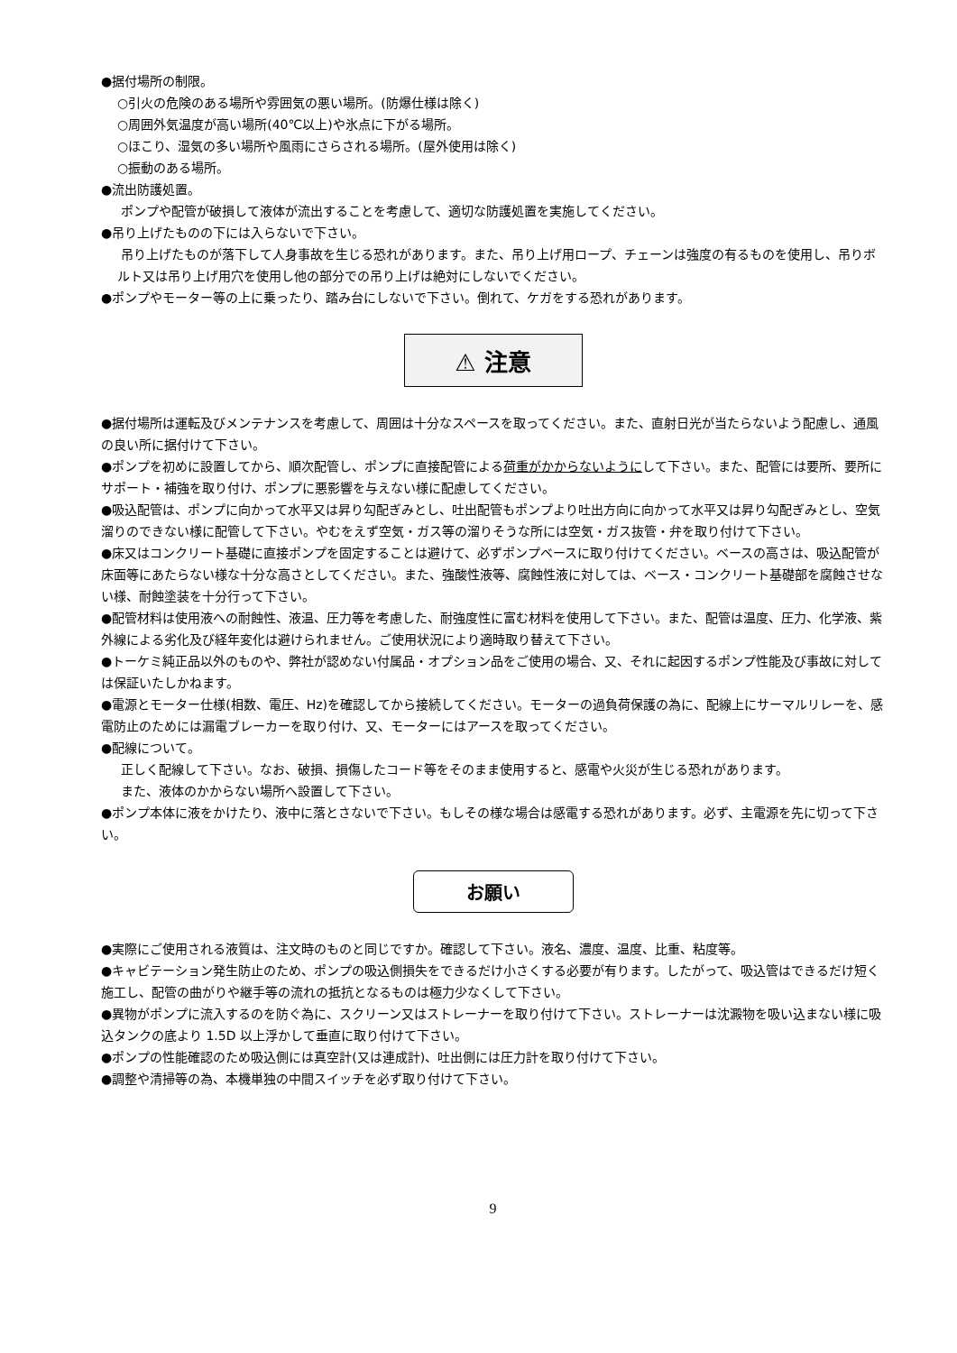●据付場所の制限。
○引火の危険のある場所や雰囲気の悪い場所。(防爆仕様は除く)
○周囲外気温度が高い場所(40℃以上)や氷点に下がる場所。
○ほこり、湿気の多い場所や風雨にさらされる場所。(屋外使用は除く)
○振動のある場所。
●流出防護処置。
ポンプや配管が破損して液体が流出することを考慮して、適切な防護処置を実施してください。
●吊り上げたものの下には入らないで下さい。
吊り上げたものが落下して人身事故を生じる恐れがあります。また、吊り上げ用ロープ、チェーンは強度の有るものを使用し、吊りボルト又は吊り上げ用穴を使用し他の部分での吊り上げは絶対にしないでください。
●ポンプやモーター等の上に乗ったり、踏み台にしないで下さい。倒れて、ケガをする恐れがあります。
⚠ 注意
●据付場所は運転及びメンテナンスを考慮して、周囲は十分なスペースを取ってください。また、直射日光が当たらないよう配慮し、通風の良い所に据付けて下さい。
●ポンプを初めに設置してから、順次配管し、ポンプに直接配管による荷重がかからないようにして下さい。また、配管には要所、要所にサポート・補強を取り付け、ポンプに悪影響を与えない様に配慮してください。
●吸込配管は、ポンプに向かって水平又は昇り勾配ぎみとし、吐出配管もポンプより吐出方向に向かって水平又は昇り勾配ぎみとし、空気溜りのできない様に配管して下さい。やむをえず空気・ガス等の溜りそうな所には空気・ガス抜管・弁を取り付けて下さい。
●床又はコンクリート基礎に直接ポンプを固定することは避けて、必ずポンプベースに取り付けてください。ベースの高さは、吸込配管が床面等にあたらない様な十分な高さとしてください。また、強酸性液等、腐蝕性液に対しては、ベース・コンクリート基礎部を腐蝕させない様、耐蝕塗装を十分行って下さい。
●配管材料は使用液への耐蝕性、液温、圧力等を考慮した、耐強度性に富む材料を使用して下さい。また、配管は温度、圧力、化学液、紫外線による劣化及び経年変化は避けられません。ご使用状況により適時取り替えて下さい。
●トーケミ純正品以外のものや、弊社が認めない付属品・オプション品をご使用の場合、又、それに起因するポンプ性能及び事故に対しては保証いたしかねます。
●電源とモーター仕様(相数、電圧、Hz)を確認してから接続してください。モーターの過負荷保護の為に、配線上にサーマルリレーを、感電防止のためには漏電ブレーカーを取り付け、又、モーターにはアースを取ってください。
●配線について。
正しく配線して下さい。なお、破損、損傷したコード等をそのまま使用すると、感電や火災が生じる恐れがあります。
また、液体のかからない場所へ設置して下さい。
●ポンプ本体に液をかけたり、液中に落とさないで下さい。もしその様な場合は感電する恐れがあります。必ず、主電源を先に切って下さい。
お願い
●実際にご使用される液質は、注文時のものと同じですか。確認して下さい。液名、濃度、温度、比重、粘度等。
●キャビテーション発生防止のため、ポンプの吸込側損失をできるだけ小さくする必要が有ります。したがって、吸込管はできるだけ短く施工し、配管の曲がりや継手等の流れの抵抗となるものは極力少なくして下さい。
●異物がポンプに流入するのを防ぐ為に、スクリーン又はストレーナーを取り付けて下さい。ストレーナーは沈澱物を吸い込まない様に吸込タンクの底より 1.5D 以上浮かして垂直に取り付けて下さい。
●ポンプの性能確認のため吸込側には真空計(又は連成計)、吐出側には圧力計を取り付けて下さい。
●調整や清掃等の為、本機単独の中間スイッチを必ず取り付けて下さい。
9